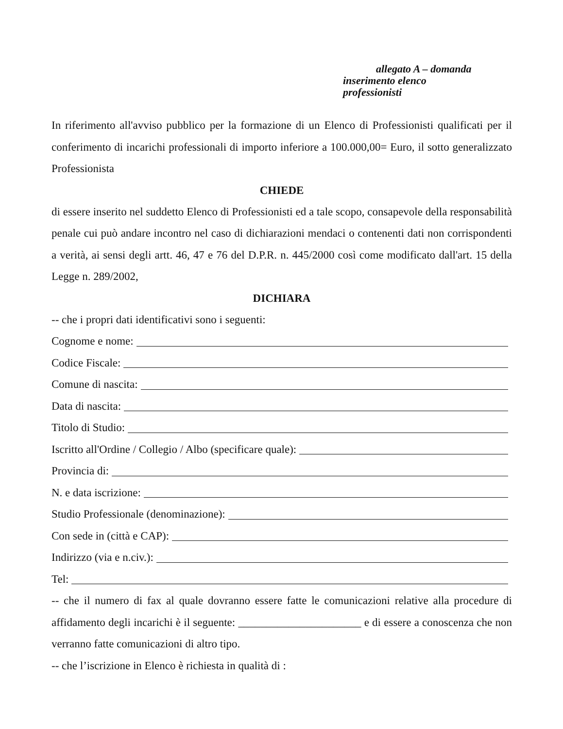allegato A – domanda
inserimento elenco
professionisti
In riferimento all'avviso pubblico per la formazione di un Elenco di Professionisti qualificati per il conferimento di incarichi professionali di importo inferiore a 100.000,00= Euro, il sotto generalizzato Professionista
CHIEDE
di essere inserito nel suddetto Elenco di Professionisti ed a tale scopo, consapevole della responsabilità penale cui può andare incontro nel caso di dichiarazioni mendaci o contenenti dati non corrispondenti a verità, ai sensi degli artt. 46, 47 e 76 del D.P.R. n. 445/2000 così come modificato dall'art. 15 della Legge n. 289/2002,
DICHIARA
-- che i propri dati identificativi sono i seguenti:
Cognome e nome:
Codice Fiscale:
Comune di nascita:
Data di nascita:
Titolo di Studio:
Iscritto all'Ordine / Collegio / Albo (specificare quale):
Provincia di:
N. e data iscrizione:
Studio Professionale (denominazione):
Con sede in (città e CAP):
Indirizzo (via e n.civ.):
Tel:
-- che il numero di fax al quale dovranno essere fatte le comunicazioni relative alla procedure di affidamento degli incarichi è il seguente: ______________________ e di essere a conoscenza che non verranno fatte comunicazioni di altro tipo.
-- che l’iscrizione in Elenco è richiesta in qualità di :